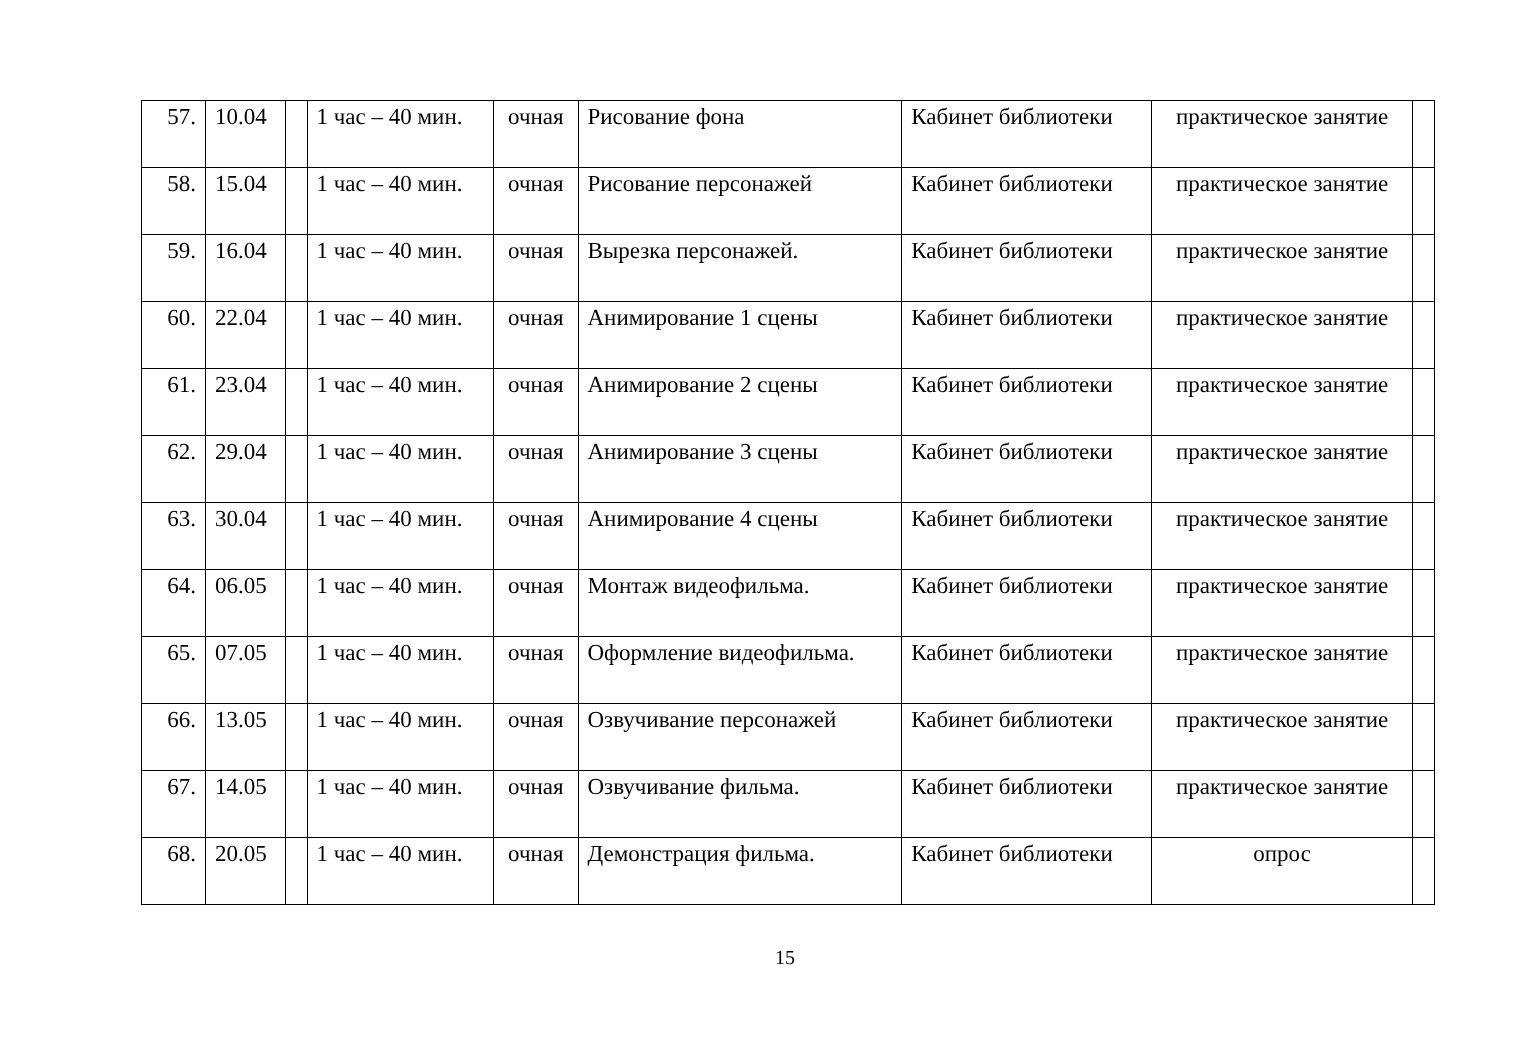| 57. | 10.04 | | 1 час – 40 мин. | очная | Рисование фона | Кабинет библиотеки | практическое занятие | |
| 58. | 15.04 | | 1 час – 40 мин. | очная | Рисование персонажей | Кабинет библиотеки | практическое занятие | |
| 59. | 16.04 | | 1 час – 40 мин. | очная | Вырезка персонажей. | Кабинет библиотеки | практическое занятие | |
| 60. | 22.04 | | 1 час – 40 мин. | очная | Анимирование 1 сцены | Кабинет библиотеки | практическое занятие | |
| 61. | 23.04 | | 1 час – 40 мин. | очная | Анимирование 2 сцены | Кабинет библиотеки | практическое занятие | |
| 62. | 29.04 | | 1 час – 40 мин. | очная | Анимирование 3 сцены | Кабинет библиотеки | практическое занятие | |
| 63. | 30.04 | | 1 час – 40 мин. | очная | Анимирование 4 сцены | Кабинет библиотеки | практическое занятие | |
| 64. | 06.05 | | 1 час – 40 мин. | очная | Монтаж видеофильма. | Кабинет библиотеки | практическое занятие | |
| 65. | 07.05 | | 1 час – 40 мин. | очная | Оформление видеофильма. | Кабинет библиотеки | практическое занятие | |
| 66. | 13.05 | | 1 час – 40 мин. | очная | Озвучивание персонажей | Кабинет библиотеки | практическое занятие | |
| 67. | 14.05 | | 1 час – 40 мин. | очная | Озвучивание фильма. | Кабинет библиотеки | практическое занятие | |
| 68. | 20.05 | | 1 час – 40 мин. | очная | Демонстрация фильма. | Кабинет библиотеки | опрос | |
15